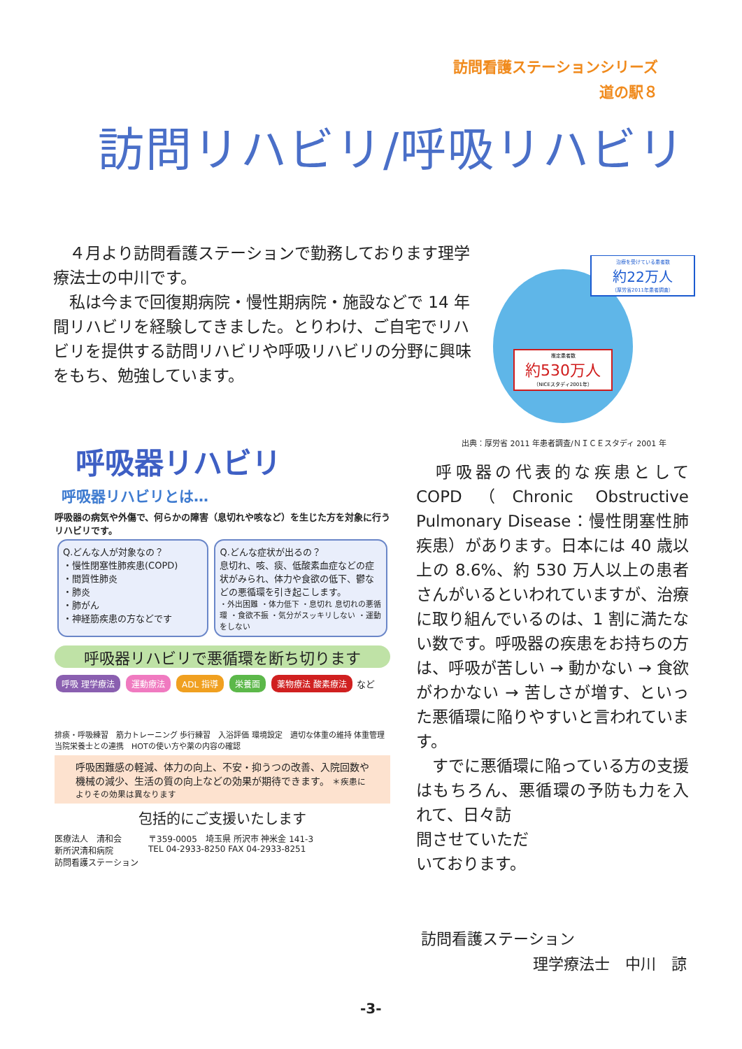訪問看護ステーションシリーズ
道の駅８
訪問リハビリ/呼吸リハビリ
　４月より訪問看護ステーションで勤務しております理学療法士の中川です。
　私は今まで回復期病院・慢性期病院・施設などで 14 年間リハビリを経験してきました。とりわけ、ご自宅でリハビリを提供する訪問リハビリや呼吸リハビリの分野に興味をもち、勉強しています。
治療を受けている患者数
約22万人
（厚労省2011年患者調査）
推定患者数
約530万人
（NICEスタディ2001年）
出典：厚労省 2011 年患者調査/ＮＩＣＥスタディ 2001 年
呼吸器リハビリ
呼吸器リハビリとは…
呼吸器の病気や外傷で、何らかの障害（息切れや咳など）を生じた方を対象に行うリハビリです。
Q.どんな人が対象なの？
・慢性閉塞性肺疾患(COPD)
・間質性肺炎
・肺炎
・肺がん
・神経筋疾患の方などです
Q.どんな症状が出るの？
息切れ、咳、痰、低酸素血症などの症状がみられ、体力や食欲の低下、鬱などの悪循環を引き起こします。
・外出困難 ・体力低下 ・息切れ 息切れの悪循環 ・食欲不振 ・気分がスッキリしない ・運動をしない
呼吸器リハビリで悪循環を断ち切ります
呼吸 理学療法 運動療法 ADL 指導 栄養面 薬物療法 酸素療法 など
排痰・呼吸練習　筋力トレーニング 歩行練習　入浴評価 環境設定　適切な体重の維持 体重管理 当院栄養士との連携　HOTの使い方や薬の内容の確認
呼吸困難感の軽減、体力の向上、不安・抑うつの改善、入院回数や機械の減少、生活の質の向上などの効果が期待できます。 ＊疾患によりその効果は異なります
包括的にご支援いたします
医療法人　清和会
新所沢清和病院
訪問看護ステーション
〒359-0005　埼玉県 所沢市 神米金 141-3
TEL 04-2933-8250 FAX 04-2933-8251
　呼吸器の代表的な疾患として COPD（Chronic Obstructive Pulmonary Disease：慢性閉塞性肺疾患）があります。日本には 40 歳以上の 8.6%、約 530 万人以上の患者さんがいるといわれていますが、治療に取り組んでいるのは、1 割に満たない数です。呼吸器の疾患をお持ちの方は、呼吸が苦しい → 動かない → 食欲がわかない → 苦しさが増す、といった悪循環に陥りやすいと言われています。
　すでに悪循環に陥っている方の支援はもちろん、悪循環の予防も力を入れて、日々訪
問させていただ
いております。
訪問看護ステーション
理学療法士　中川　諒
-3-